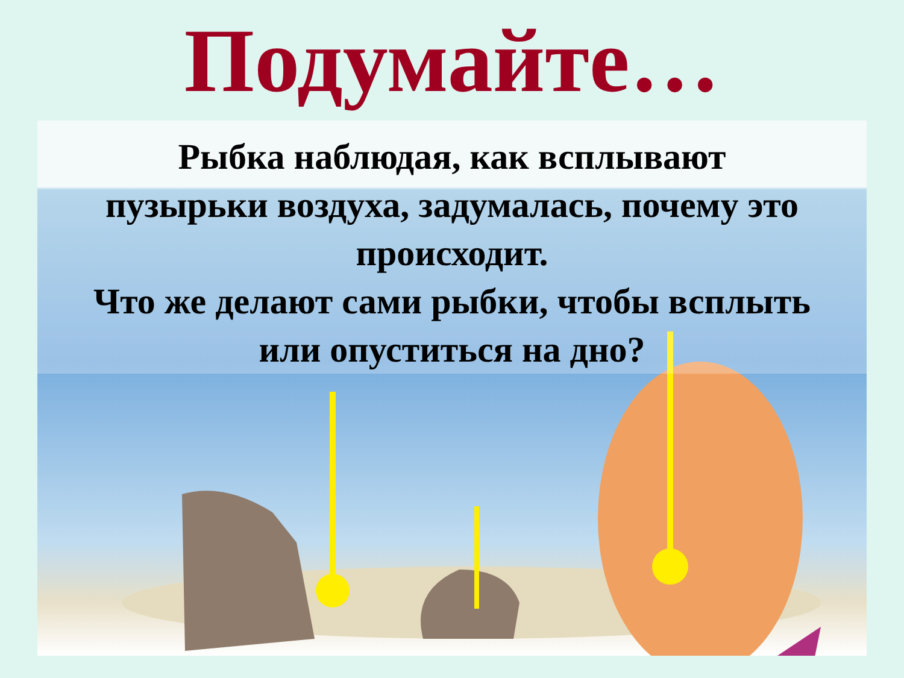Подумайте…
Рыбка наблюдая, как всплывают
пузырьки воздуха, задумалась, почему это
происходит.
Что же делают сами рыбки, чтобы всплыть
или опуститься на дно?